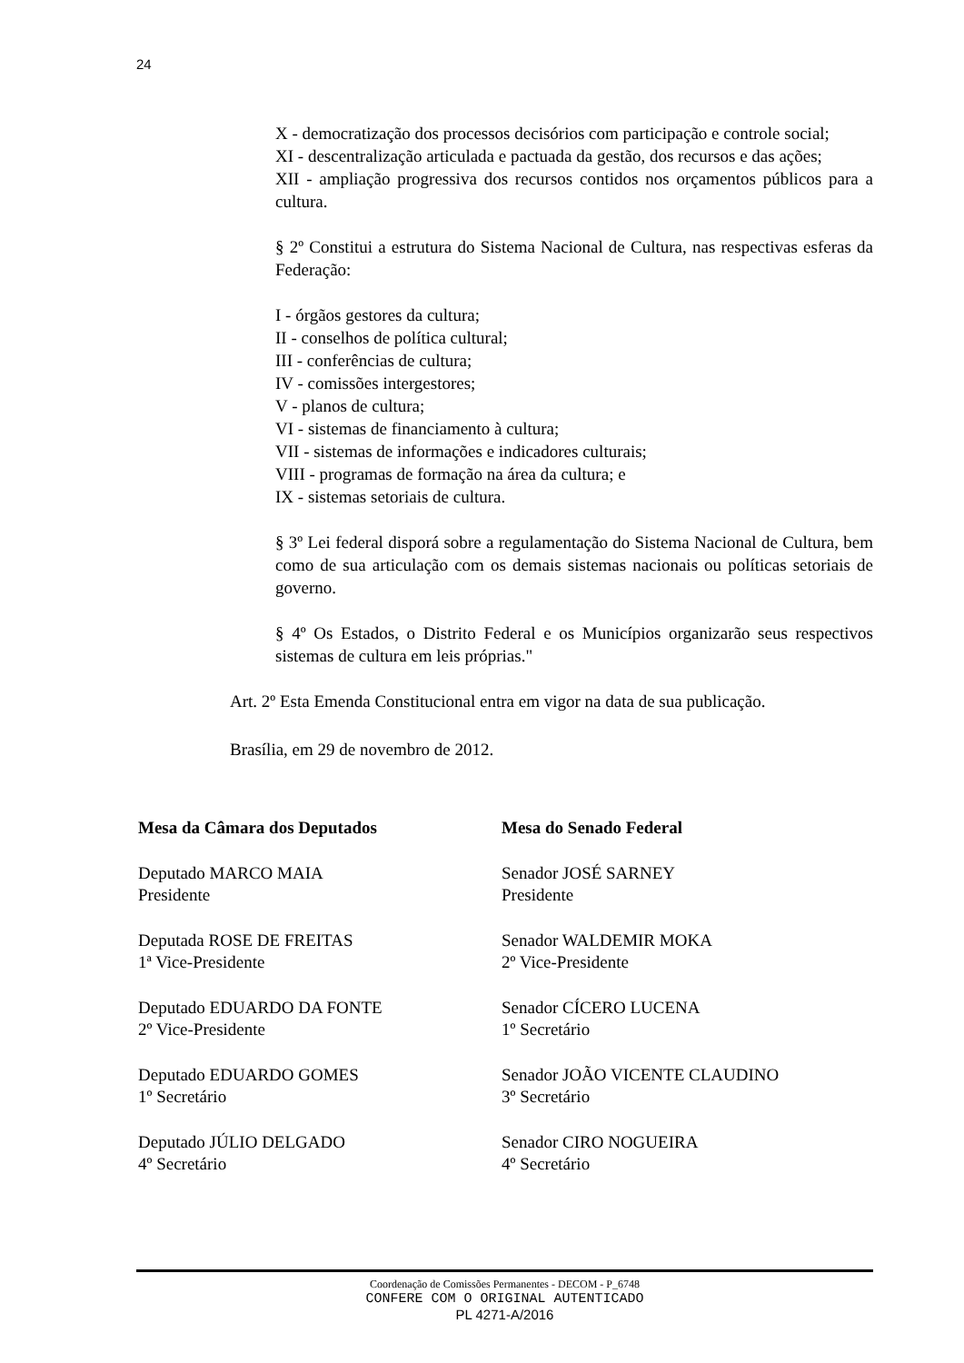24
X - democratização dos processos decisórios com participação e controle social;
XI - descentralização articulada e pactuada da gestão, dos recursos e das ações;
XII - ampliação progressiva dos recursos contidos nos orçamentos públicos para a cultura.
§ 2º Constitui a estrutura do Sistema Nacional de Cultura, nas respectivas esferas da Federação:
I - órgãos gestores da cultura;
II - conselhos de política cultural;
III - conferências de cultura;
IV - comissões intergestores;
V - planos de cultura;
VI - sistemas de financiamento à cultura;
VII - sistemas de informações e indicadores culturais;
VIII - programas de formação na área da cultura; e
IX - sistemas setoriais de cultura.
§ 3º Lei federal disporá sobre a regulamentação do Sistema Nacional de Cultura, bem como de sua articulação com os demais sistemas nacionais ou políticas setoriais de governo.
§ 4º Os Estados, o Distrito Federal e os Municípios organizarão seus respectivos sistemas de cultura em leis próprias."
Art. 2º Esta Emenda Constitucional entra em vigor na data de sua publicação.
Brasília, em 29 de novembro de 2012.
Mesa da Câmara dos Deputados
Deputado MARCO MAIA
Presidente
Deputada ROSE DE FREITAS
1ª Vice-Presidente
Deputado EDUARDO DA FONTE
2º Vice-Presidente
Deputado EDUARDO GOMES
1º Secretário
Deputado JÚLIO DELGADO
4º Secretário
Mesa do Senado Federal
Senador JOSÉ SARNEY
Presidente
Senador WALDEMIR MOKA
2º Vice-Presidente
Senador CÍCERO LUCENA
1º Secretário
Senador JOÃO VICENTE CLAUDINO
3º Secretário
Senador CIRO NOGUEIRA
4º Secretário
Coordenação de Comissões Permanentes - DECOM - P_6748
CONFERE COM O ORIGINAL AUTENTICADO
PL 4271-A/2016